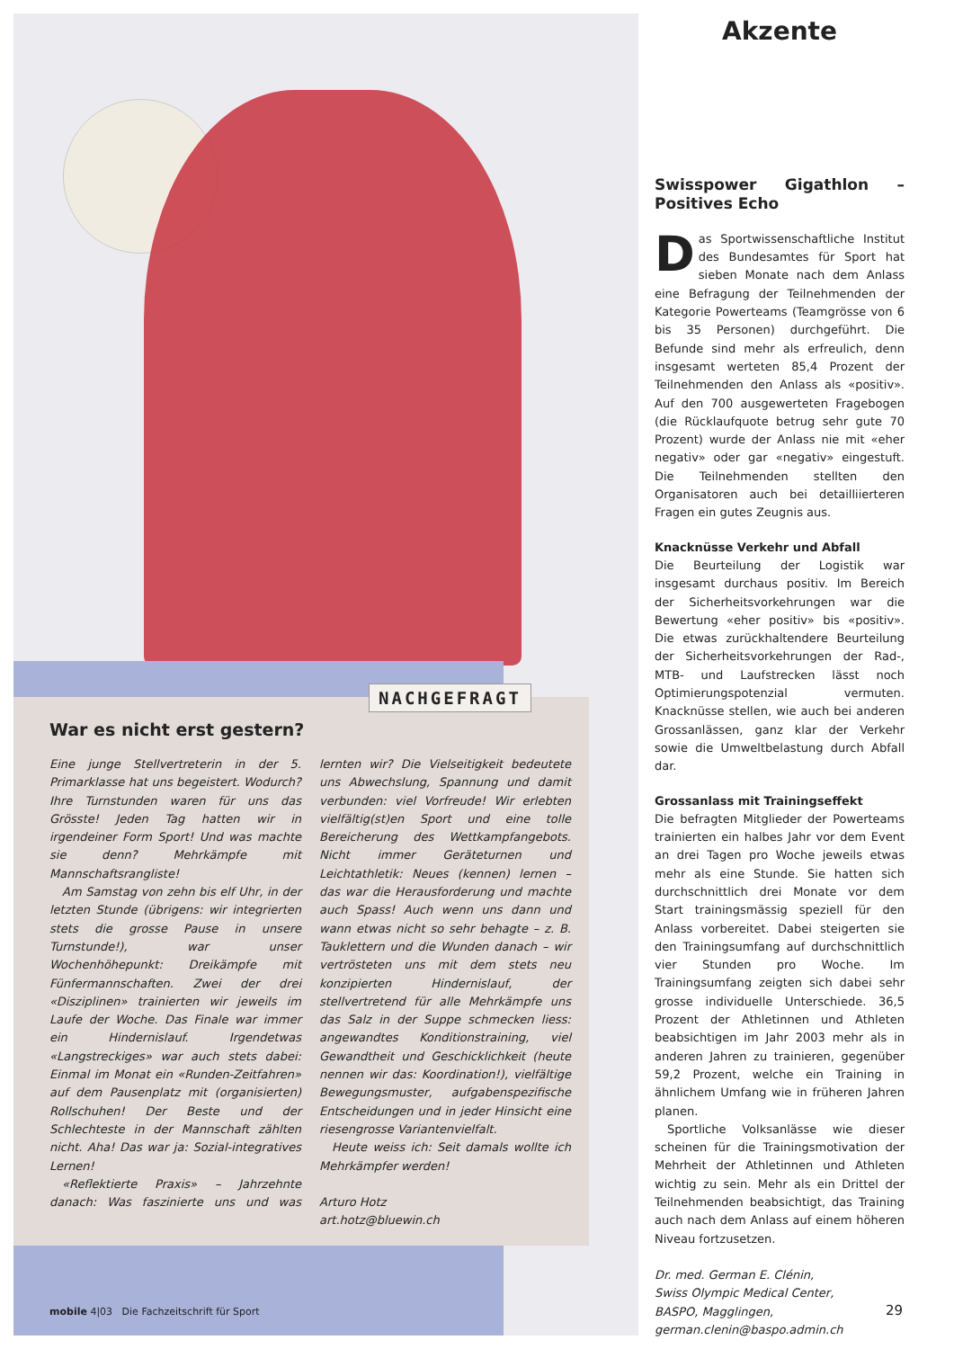NACHGEFRAGT
War es nicht erst gestern?
Eine junge Stellvertreterin in der 5. Primarklasse hat uns begeistert. Wodurch? Ihre Turnstunden waren für uns das Grösste! Jeden Tag hatten wir in irgendeiner Form Sport! Und was machte sie denn? Mehrkämpfe mit Mannschaftsrangliste!
Am Samstag von zehn bis elf Uhr, in der letzten Stunde (übrigens: wir integrierten stets die grosse Pause in unsere Turnstunde!), war unser Wochenhöhepunkt: Dreikämpfe mit Fünfermannschaften. Zwei der drei «Disziplinen» trainierten wir jeweils im Laufe der Woche. Das Finale war immer ein Hindernislauf. Irgendetwas «Langstreckiges» war auch stets dabei: Einmal im Monat ein «Runden-Zeitfahren» auf dem Pausenplatz mit (organisierten) Rollschuhen! Der Beste und der Schlechteste in der Mannschaft zählten nicht. Aha! Das war ja: Sozial-integratives Lernen!
«Reflektierte Praxis» – Jahrzehnte danach: Was faszinierte uns und was lernten wir? Die Vielseitigkeit bedeutete uns Abwechslung, Spannung und damit verbunden: viel Vorfreude! Wir erlebten vielfältig(st)en Sport und eine tolle Bereicherung des Wettkampfangebots. Nicht immer Geräteturnen und Leichtathletik: Neues (kennen) lernen – das war die Herausforderung und machte auch Spass! Auch wenn uns dann und wann etwas nicht so sehr behagte – z. B. Tauklettern und die Wunden danach – wir vertrösteten uns mit dem stets neu konzipierten Hindernislauf, der stellvertretend für alle Mehrkämpfe uns das Salz in der Suppe schmecken liess: angewandtes Konditionstraining, viel Gewandtheit und Geschicklichkeit (heute nennen wir das: Koordination!), vielfältige Bewegungsmuster, aufgabenspezifische Entscheidungen und in jeder Hinsicht eine riesengrosse Variantenvielfalt.
Heute weiss ich: Seit damals wollte ich Mehrkämpfer werden!
Arturo Hotz
art.hotz@bluewin.ch
Akzente
Swisspower Gigathlon – Positives Echo
Das Sportwissenschaftliche Institut des Bundesamtes für Sport hat sieben Monate nach dem Anlass eine Befragung der Teilnehmenden der Kategorie Powerteams (Teamgrösse von 6 bis 35 Personen) durchgeführt. Die Befunde sind mehr als erfreulich, denn insgesamt werteten 85,4 Prozent der Teilnehmenden den Anlass als «positiv». Auf den 700 ausgewerteten Fragebogen (die Rücklaufquote betrug sehr gute 70 Prozent) wurde der Anlass nie mit «eher negativ» oder gar «negativ» eingestuft. Die Teilnehmenden stellten den Organisatoren auch bei detailliierteren Fragen ein gutes Zeugnis aus.
Knacknüsse Verkehr und Abfall
Die Beurteilung der Logistik war insgesamt durchaus positiv. Im Bereich der Sicherheitsvorkehrungen war die Bewertung «eher positiv» bis «positiv». Die etwas zurückhaltendere Beurteilung der Sicherheitsvorkehrungen der Rad-, MTB- und Laufstrecken lässt noch Optimierungspotenzial vermuten. Knacknüsse stellen, wie auch bei anderen Grossanlässen, ganz klar der Verkehr sowie die Umweltbelastung durch Abfall dar.
Grossanlass mit Trainingseffekt
Die befragten Mitglieder der Powerteams trainierten ein halbes Jahr vor dem Event an drei Tagen pro Woche jeweils etwas mehr als eine Stunde. Sie hatten sich durchschnittlich drei Monate vor dem Start trainingsmässig speziell für den Anlass vorbereitet. Dabei steigerten sie den Trainingsumfang auf durchschnittlich vier Stunden pro Woche. Im Trainingsumfang zeigten sich dabei sehr grosse individuelle Unterschiede. 36,5 Prozent der Athletinnen und Athleten beabsichtigen im Jahr 2003 mehr als in anderen Jahren zu trainieren, gegenüber 59,2 Prozent, welche ein Training in ähnlichem Umfang wie in früheren Jahren planen.
Sportliche Volksanlässe wie dieser scheinen für die Trainingsmotivation der Mehrheit der Athletinnen und Athleten wichtig zu sein. Mehr als ein Drittel der Teilnehmenden beabsichtigt, das Training auch nach dem Anlass auf einem höheren Niveau fortzusetzen.
Dr. med. German E. Clénin,
Swiss Olympic Medical Center,
BASPO, Magglingen,
german.clenin@baspo.admin.ch
mobile 4|03 Die Fachzeitschrift für Sport
29